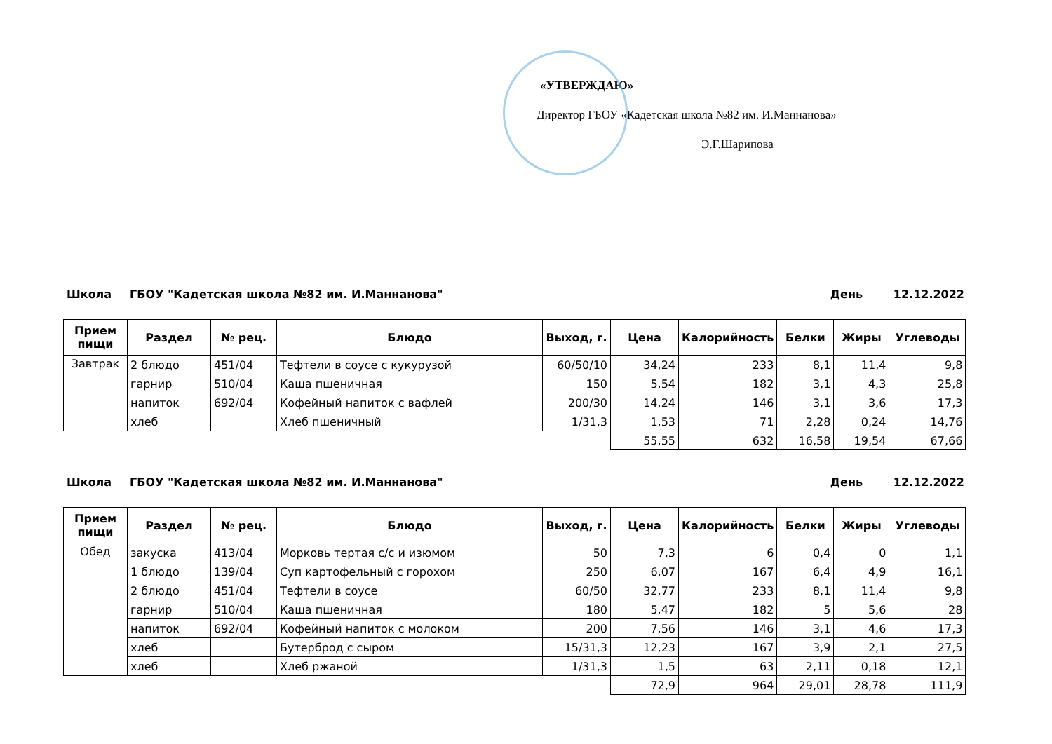«УТВЕРЖДАЮ»
Директор ГБОУ «Кадетская школа №82 им. И.Маннанова»
Э.Г.Шарипова
Школа ГБОУ "Кадетская школа №82 им. И.Маннанова" День 12.12.2022
| Прием пищи | Раздел | № рец. | Блюдо | Выход, г. | Цена | Калорийность | Белки | Жиры | Углеводы |
| --- | --- | --- | --- | --- | --- | --- | --- | --- | --- |
| Завтрак | 2 блюдо | 451/04 | Тефтели в соусе с кукурузой | 60/50/10 | 34,24 | 233 | 8,1 | 11,4 | 9,8 |
| | гарнир | 510/04 | Каша пшеничная | 150 | 5,54 | 182 | 3,1 | 4,3 | 25,8 |
| | напиток | 692/04 | Кофейный напиток с вафлей | 200/30 | 14,24 | 146 | 3,1 | 3,6 | 17,3 |
| | хлеб | | Хлеб пшеничный | 1/31,3 | 1,53 | 71 | 2,28 | 0,24 | 14,76 |
| | | | | | 55,55 | 632 | 16,58 | 19,54 | 67,66 |
Школа ГБОУ "Кадетская школа №82 им. И.Маннанова" День 12.12.2022
| Прием пищи | Раздел | № рец. | Блюдо | Выход, г. | Цена | Калорийность | Белки | Жиры | Углеводы |
| --- | --- | --- | --- | --- | --- | --- | --- | --- | --- |
| Обед | закуска | 413/04 | Морковь тертая с/с и изюмом | 50 | 7,3 | 6 | 0,4 | 0 | 1,1 |
| | 1 блюдо | 139/04 | Суп картофельный с горохом | 250 | 6,07 | 167 | 6,4 | 4,9 | 16,1 |
| | 2 блюдо | 451/04 | Тефтели в соусе | 60/50 | 32,77 | 233 | 8,1 | 11,4 | 9,8 |
| | гарнир | 510/04 | Каша пшеничная | 180 | 5,47 | 182 | 5 | 5,6 | 28 |
| | напиток | 692/04 | Кофейный напиток с молоком | 200 | 7,56 | 146 | 3,1 | 4,6 | 17,3 |
| | хлеб | | Бутерброд с сыром | 15/31,3 | 12,23 | 167 | 3,9 | 2,1 | 27,5 |
| | хлеб | | Хлеб ржаной | 1/31,3 | 1,5 | 63 | 2,11 | 0,18 | 12,1 |
| | | | | | 72,9 | 964 | 29,01 | 28,78 | 111,9 |